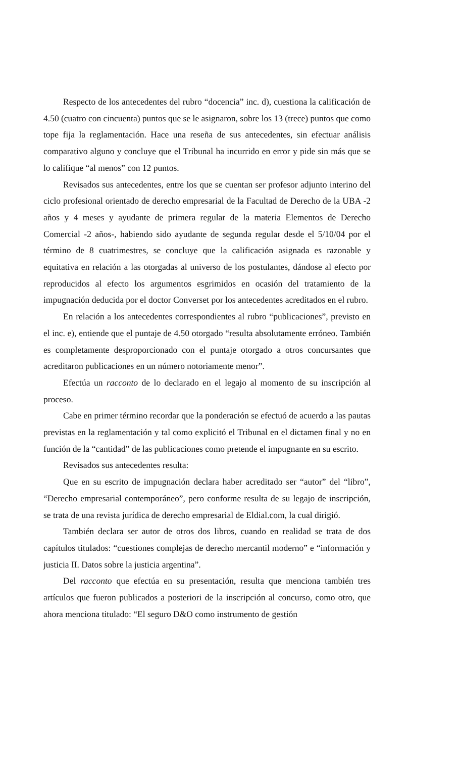Respecto de los antecedentes del rubro “docencia” inc. d), cuestiona la calificación de 4.50 (cuatro con cincuenta) puntos que se le asignaron, sobre los 13 (trece) puntos que como tope fija la reglamentación. Hace una reseña de sus antecedentes, sin efectuar análisis comparativo alguno y concluye que el Tribunal ha incurrido en error y pide sin más que se lo califique “al menos” con 12 puntos.
Revisados sus antecedentes, entre los que se cuentan ser profesor adjunto interino del ciclo profesional orientado de derecho empresarial de la Facultad de Derecho de la UBA -2 años y 4 meses y ayudante de primera regular de la materia Elementos de Derecho Comercial -2 años-, habiendo sido ayudante de segunda regular desde el 5/10/04 por el término de 8 cuatrimestres, se concluye que la calificación asignada es razonable y equitativa en relación a las otorgadas al universo de los postulantes, dándose al efecto por reproducidos al efecto los argumentos esgrimidos en ocasión del tratamiento de la impugnación deducida por el doctor Converset por los antecedentes acreditados en el rubro.
En relación a los antecedentes correspondientes al rubro “publicaciones”, previsto en el inc. e), entiende que el puntaje de 4.50 otorgado “resulta absolutamente erróneo. También es completamente desproporcionado con el puntaje otorgado a otros concursantes que acreditaron publicaciones en un número notoriamente menor”.
Efectúa un racconto de lo declarado en el legajo al momento de su inscripción al proceso.
Cabe en primer término recordar que la ponderación se efectuó de acuerdo a las pautas previstas en la reglamentación y tal como explicitó el Tribunal en el dictamen final y no en función de la “cantidad” de las publicaciones como pretende el impugnante en su escrito.
Revisados sus antecedentes resulta:
Que en su escrito de impugnación declara haber acreditado ser “autor” del “libro”, “Derecho empresarial contemporáneo”, pero conforme resulta de su legajo de inscripción, se trata de una revista jurídica de derecho empresarial de Eldial.com, la cual dirigió.
También declara ser autor de otros dos libros, cuando en realidad se trata de dos capítulos titulados: “cuestiones complejas de derecho mercantil moderno” e “información y justicia II. Datos sobre la justicia argentina”.
Del racconto que efectúa en su presentación, resulta que menciona también tres artículos que fueron publicados a posteriori de la inscripción al concurso, como otro, que ahora menciona titulado: “El seguro D&O como instrumento de gestión